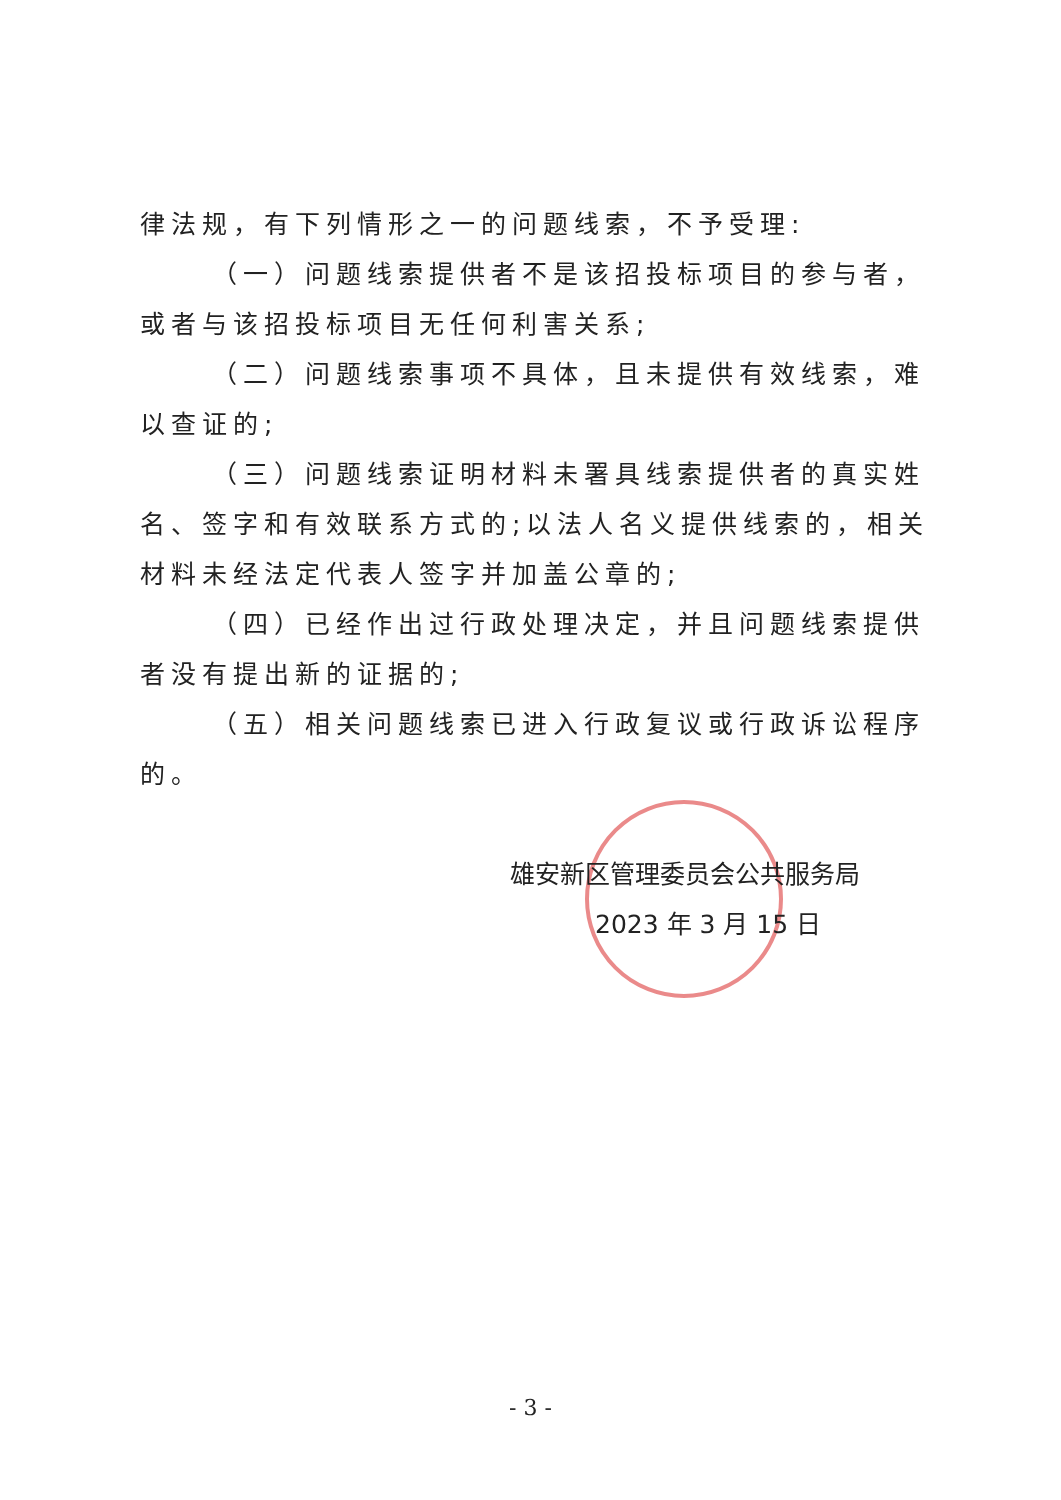律法规，有下列情形之一的问题线索，不予受理:
（一）问题线索提供者不是该招投标项目的参与者，或者与该招投标项目无任何利害关系;
（二）问题线索事项不具体，且未提供有效线索，难以查证的;
（三）问题线索证明材料未署具线索提供者的真实姓名、签字和有效联系方式的;以法人名义提供线索的，相关材料未经法定代表人签字并加盖公章的;
（四）已经作出过行政处理决定，并且问题线索提供者没有提出新的证据的;
（五）相关问题线索已进入行政复议或行政诉讼程序的。
雄安新区管理委员会公共服务局
2023 年 3 月 15 日
- 3 -